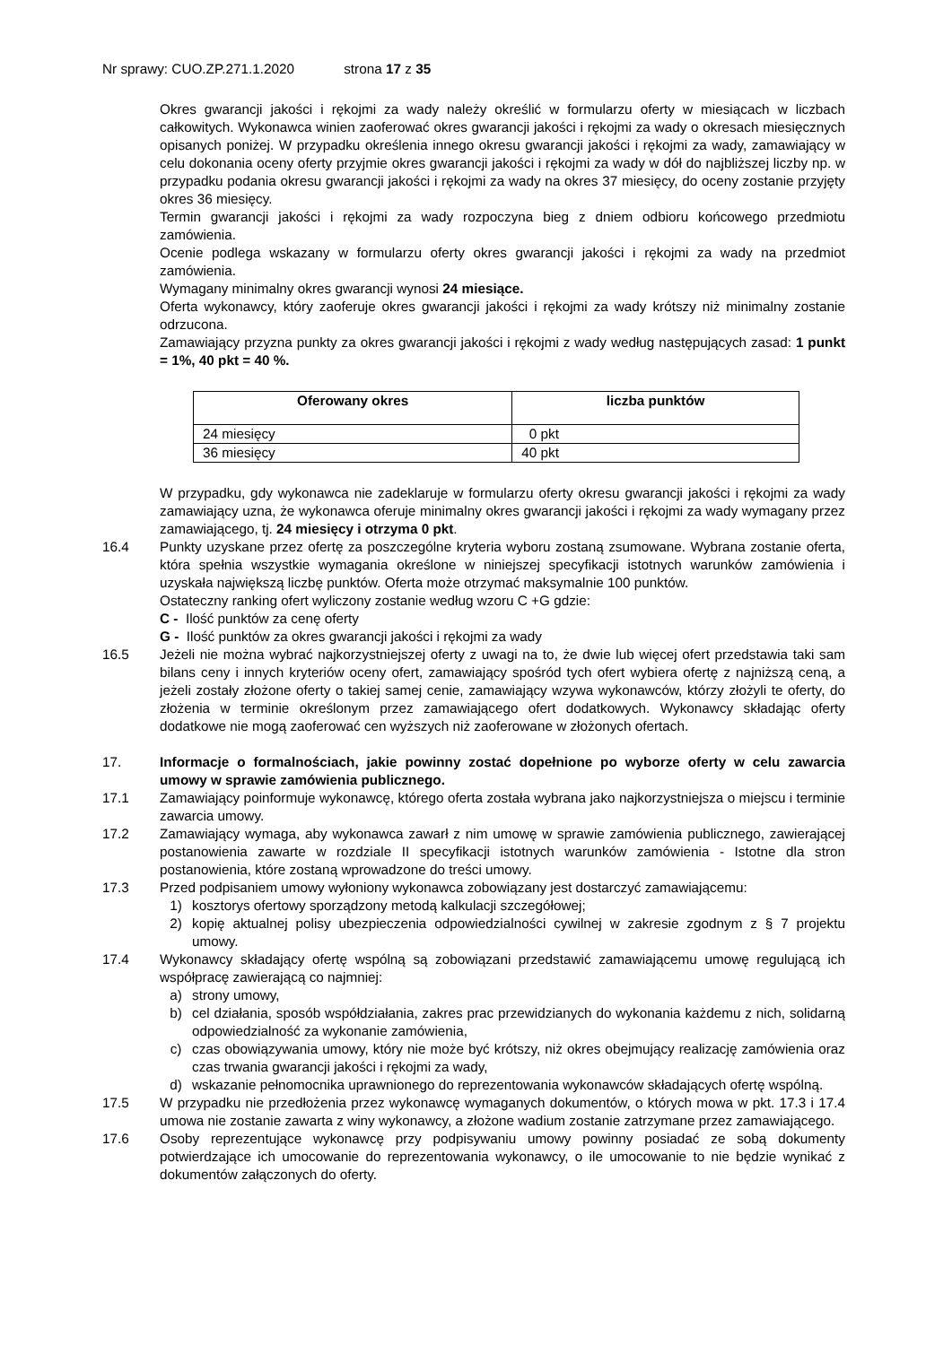Nr sprawy: CUO.ZP.271.1.2020 strona 17 z 35
Okres gwarancji jakości i rękojmi za wady należy określić w formularzu oferty w miesiącach w liczbach całkowitych. Wykonawca winien zaoferować okres gwarancji jakości i rękojmi za wady o okresach miesięcznych opisanych poniżej. W przypadku określenia innego okresu gwarancji jakości i rękojmi za wady, zamawiający w celu dokonania oceny oferty przyjmie okres gwarancji jakości i rękojmi za wady w dół do najbliższej liczby np. w przypadku podania okresu gwarancji jakości i rękojmi za wady na okres 37 miesięcy, do oceny zostanie przyjęty okres 36 miesięcy.
Termin gwarancji jakości i rękojmi za wady rozpoczyna bieg z dniem odbioru końcowego przedmiotu zamówienia.
Ocenie podlega wskazany w formularzu oferty okres gwarancji jakości i rękojmi za wady na przedmiot zamówienia.
Wymagany minimalny okres gwarancji wynosi 24 miesiące.
Oferta wykonawcy, który zaoferuje okres gwarancji jakości i rękojmi za wady krótszy niż minimalny zostanie odrzucona.
Zamawiający przyzna punkty za okres gwarancji jakości i rękojmi z wady według następujących zasad: 1 punkt = 1%, 40 pkt = 40 %.
| Oferowany okres | liczba punktów |
| --- | --- |
| 24 miesięcy | 0 pkt |
| 36 miesięcy | 40 pkt |
W przypadku, gdy wykonawca nie zadeklaruje w formularzu oferty okresu gwarancji jakości i rękojmi za wady zamawiający uzna, że wykonawca oferuje minimalny okres gwarancji jakości i rękojmi za wady wymagany przez zamawiającego, tj. 24 miesięcy i otrzyma 0 pkt.
16.4 Punkty uzyskane przez ofertę za poszczególne kryteria wyboru zostaną zsumowane. Wybrana zostanie oferta, która spełnia wszystkie wymagania określone w niniejszej specyfikacji istotnych warunków zamówienia i uzyskała największą liczbę punktów. Oferta może otrzymać maksymalnie 100 punktów.
Ostateczny ranking ofert wyliczony zostanie według wzoru C +G gdzie:
C - Ilość punktów za cenę oferty
G - Ilość punktów za okres gwarancji jakości i rękojmi za wady
16.5 Jeżeli nie można wybrać najkorzystniejszej oferty z uwagi na to, że dwie lub więcej ofert przedstawia taki sam bilans ceny i innych kryteriów oceny ofert, zamawiający spośród tych ofert wybiera ofertę z najniższą ceną, a jeżeli zostały złożone oferty o takiej samej cenie, zamawiający wzywa wykonawców, którzy złożyli te oferty, do złożenia w terminie określonym przez zamawiającego ofert dodatkowych. Wykonawcy składając oferty dodatkowe nie mogą zaoferować cen wyższych niż zaoferowane w złożonych ofertach.
17. Informacje o formalnościach, jakie powinny zostać dopełnione po wyborze oferty w celu zawarcia umowy w sprawie zamówienia publicznego.
17.1 Zamawiający poinformuje wykonawcę, którego oferta została wybrana jako najkorzystniejsza o miejscu i terminie zawarcia umowy.
17.2 Zamawiający wymaga, aby wykonawca zawarł z nim umowę w sprawie zamówienia publicznego, zawierającej postanowienia zawarte w rozdziale II specyfikacji istotnych warunków zamówienia - Istotne dla stron postanowienia, które zostaną wprowadzone do treści umowy.
17.3 Przed podpisaniem umowy wyłoniony wykonawca zobowiązany jest dostarczyć zamawiającemu:
1) kosztorys ofertowy sporządzony metodą kalkulacji szczegółowej;
2) kopię aktualnej polisy ubezpieczenia odpowiedzialności cywilnej w zakresie zgodnym z § 7 projektu umowy.
17.4 Wykonawcy składający ofertę wspólną są zobowiązani przedstawić zamawiającemu umowę regulującą ich współpracę zawierającą co najmniej:
a) strony umowy,
b) cel działania, sposób współdziałania, zakres prac przewidzianych do wykonania każdemu z nich, solidarną odpowiedzialność za wykonanie zamówienia,
c) czas obowiązywania umowy, który nie może być krótszy, niż okres obejmujący realizację zamówienia oraz czas trwania gwarancji jakości i rękojmi za wady,
d) wskazanie pełnomocnika uprawnionego do reprezentowania wykonawców składających ofertę wspólną.
17.5 W przypadku nie przedłożenia przez wykonawcę wymaganych dokumentów, o których mowa w pkt. 17.3 i 17.4 umowa nie zostanie zawarta z winy wykonawcy, a złożone wadium zostanie zatrzymane przez zamawiającego.
17.6 Osoby reprezentujące wykonawcę przy podpisywaniu umowy powinny posiadać ze sobą dokumenty potwierdzające ich umocowanie do reprezentowania wykonawcy, o ile umocowanie to nie będzie wynikać z dokumentów załączonych do oferty.